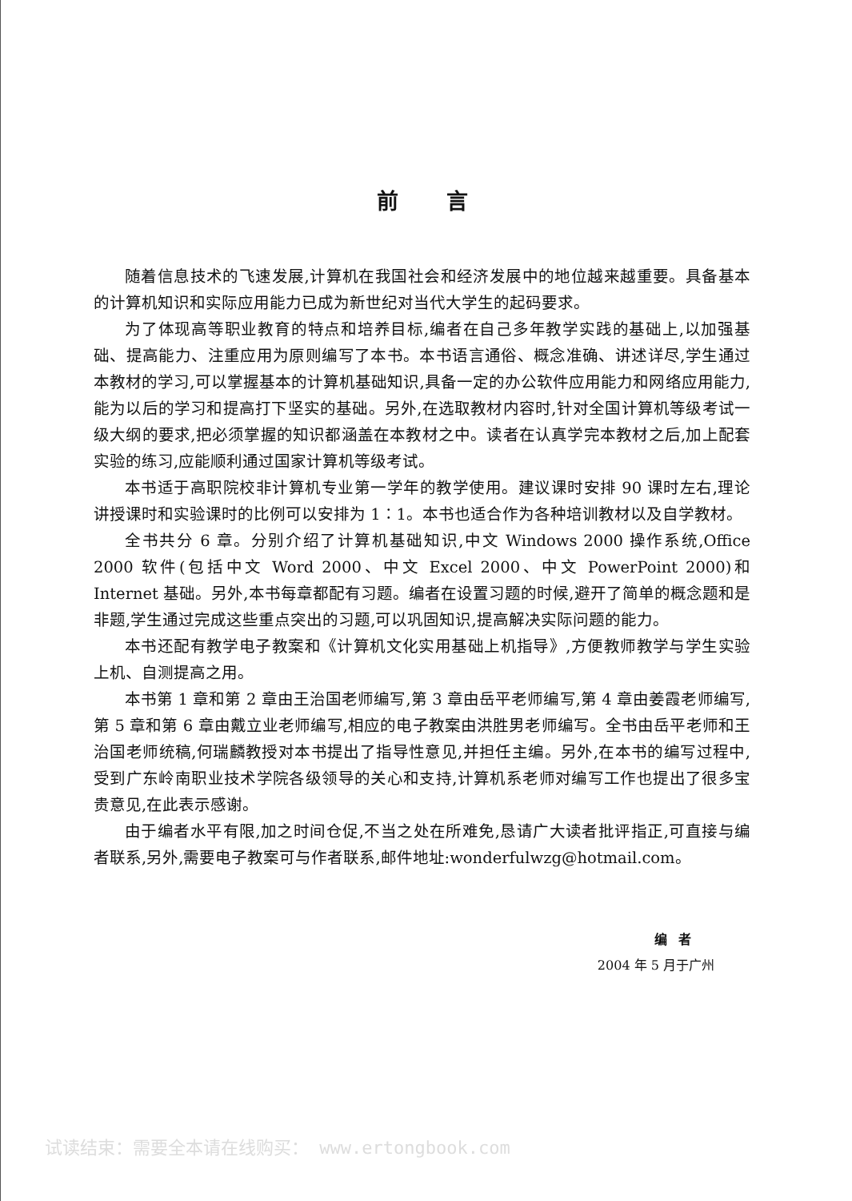前言
随着信息技术的飞速发展,计算机在我国社会和经济发展中的地位越来越重要。具备基本的计算机知识和实际应用能力已成为新世纪对当代大学生的起码要求。
为了体现高等职业教育的特点和培养目标,编者在自己多年教学实践的基础上,以加强基础、提高能力、注重应用为原则编写了本书。本书语言通俗、概念准确、讲述详尽,学生通过本教材的学习,可以掌握基本的计算机基础知识,具备一定的办公软件应用能力和网络应用能力,能为以后的学习和提高打下坚实的基础。另外,在选取教材内容时,针对全国计算机等级考试一级大纲的要求,把必须掌握的知识都涵盖在本教材之中。读者在认真学完本教材之后,加上配套实验的练习,应能顺利通过国家计算机等级考试。
本书适于高职院校非计算机专业第一学年的教学使用。建议课时安排 90 课时左右,理论讲授课时和实验课时的比例可以安排为 1∶1。本书也适合作为各种培训教材以及自学教材。
全书共分 6 章。分别介绍了计算机基础知识,中文 Windows 2000 操作系统,Office 2000 软件(包括中文 Word 2000、中文 Excel 2000、中文 PowerPoint 2000)和 Internet 基础。另外,本书每章都配有习题。编者在设置习题的时候,避开了简单的概念题和是非题,学生通过完成这些重点突出的习题,可以巩固知识,提高解决实际问题的能力。
本书还配有教学电子教案和《计算机文化实用基础上机指导》,方便教师教学与学生实验上机、自测提高之用。
本书第 1 章和第 2 章由王治国老师编写,第 3 章由岳平老师编写,第 4 章由姜霞老师编写,第 5 章和第 6 章由戴立业老师编写,相应的电子教案由洪胜男老师编写。全书由岳平老师和王治国老师统稿,何瑞麟教授对本书提出了指导性意见,并担任主编。另外,在本书的编写过程中,受到广东岭南职业技术学院各级领导的关心和支持,计算机系老师对编写工作也提出了很多宝贵意见,在此表示感谢。
由于编者水平有限,加之时间仓促,不当之处在所难免,恳请广大读者批评指正,可直接与编者联系,另外,需要电子教案可与作者联系,邮件地址:wonderfulwzg@hotmail.com。
编者
2004 年 5 月于广州
试读结束：需要全本请在线购买： www.ertongbook.com